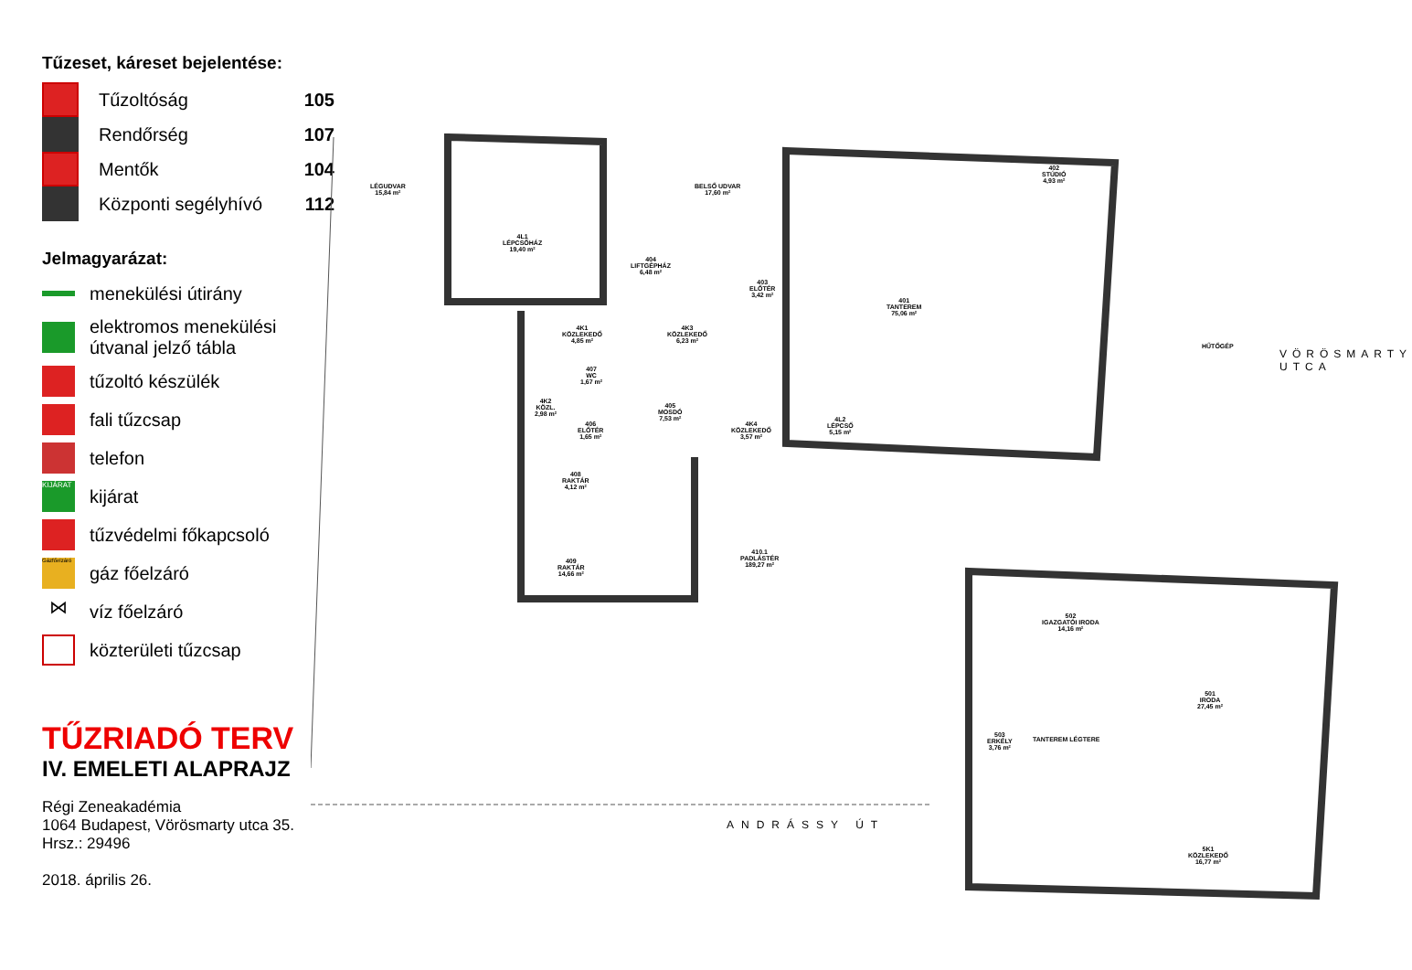Tűzeset, káreset bejelentése:
Tűzoltóság 105
Rendőrség 107
Mentők 104
Központi segélyhívó 112
Jelmagyarázat:
menekülési útirány
elektromos menekülési
útvanal jelző tábla
tűzoltó készülék
fali tűzcsap
telefon
KIJÁRAT
kijárat
tűzvédelmi főkapcsoló
Gázfőelzáró
gáz főelzáró
⋈
víz főelzáró
közterületi tűzcsap
TŰZRIADÓ TERV
IV. EMELETI ALAPRAJZ
Régi Zeneakadémia
1064 Budapest, Vörösmarty utca 35.
Hrsz.: 29496
2018. április 26.
LÉGUDVAR
15,84 m²
4L1
LÉPCSŐHÁZ
19,40 m²
BELSŐ UDVAR
17,60 m²
404
LIFTGÉPHÁZ
6,48 m²
403
ELŐTÉR
3,42 m²
402
STÚDIÓ
4,93 m²
401
TANTEREM
75,06 m²
4K1
KÖZLEKEDŐ
4,85 m²
4K3
KÖZLEKEDŐ
6,23 m²
407
WC
1,67 m²
4K2
KÖZL.
2,98 m²
405
MOSDÓ
7,53 m²
406
ELŐTÉR
1,65 m²
4K4
KÖZLEKEDŐ
3,57 m²
4L2
LÉPCSŐ
5,15 m²
408
RAKTÁR
4,12 m²
409
RAKTÁR
14,66 m²
410.1
PADLÁSTÉR
189,27 m²
HŰTŐGÉP
502
IGAZGATÓI IRODA
14,16 m²
501
IRODA
27,45 m²
503
ERKÉLY
3,76 m²
TANTEREM LÉGTERE
5K1
KÖZLEKEDŐ
16,77 m²
VÖRÖSMARTY UTCA
ANDRÁSSY ÚT